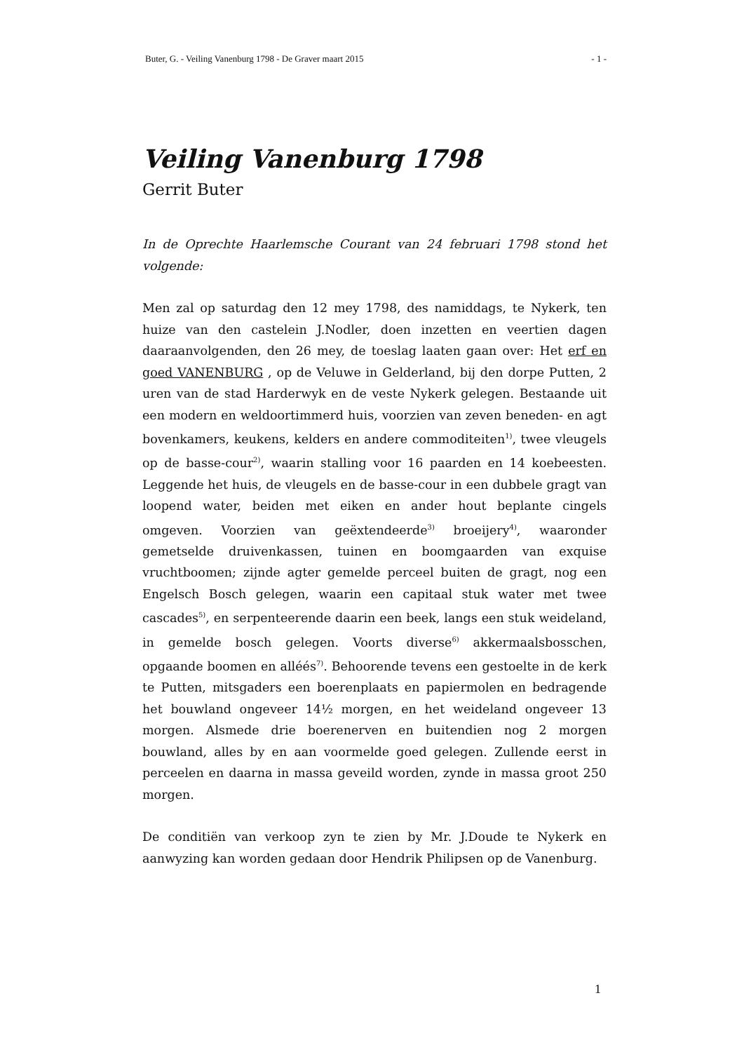Buter, G. - Veiling Vanenburg 1798 - De Graver maart 2015 - 1 -
Veiling Vanenburg 1798
Gerrit Buter
In de Oprechte Haarlemsche Courant van 24 februari 1798 stond het volgende:
Men zal op saturdag den 12 mey 1798, des namiddags, te Nykerk, ten huize van den castelein J.Nodler, doen inzetten en veertien dagen daaraanvolgenden, den 26 mey, de toeslag laaten gaan over: Het erf en goed VANENBURG , op de Veluwe in Gelderland, bij den dorpe Putten, 2 uren van de stad Harderwyk en de veste Nykerk gelegen. Bestaande uit een modern en weldoortimmerd huis, voorzien van zeven beneden- en agt bovenkamers, keukens, kelders en andere commoditeiten<sup>1)</sup>, twee vleugels op de basse-cour<sup>2)</sup>, waarin stalling voor 16 paarden en 14 koebeesten. Leggende het huis, de vleugels en de basse-cour in een dubbele gragt van loopend water, beiden met eiken en ander hout beplante cingels omgeven. Voorzien van geëxtendeerde<sup>3)</sup> broeijery<sup>4)</sup>, waaronder gemetselde druivenkassen, tuinen en boomgaarden van exquise vruchtboomen; zijnde agter gemelde perceel buiten de gragt, nog een Engelsch Bosch gelegen, waarin een capitaal stuk water met twee cascades<sup>5)</sup>, en serpenteerende daarin een beek, langs een stuk weideland, in gemelde bosch gelegen. Voorts diverse<sup>6)</sup> akkermaalsbosschen, opgaande boomen en alléés<sup>7)</sup>. Behoorende tevens een gestoelte in de kerk te Putten, mitsgaders een boerenplaats en papiermolen en bedragende het bouwland ongeveer 14½ morgen, en het weideland ongeveer 13 morgen. Alsmede drie boerenerven en buitendien nog 2 morgen bouwland, alles by en aan voormelde goed gelegen. Zullende eerst in perceelen en daarna in massa geveild worden, zynde in massa groot 250 morgen.
De conditiën van verkoop zyn te zien by Mr. J.Doude te Nykerk en aanwyzing kan worden gedaan door Hendrik Philipsen op de Vanenburg.
1